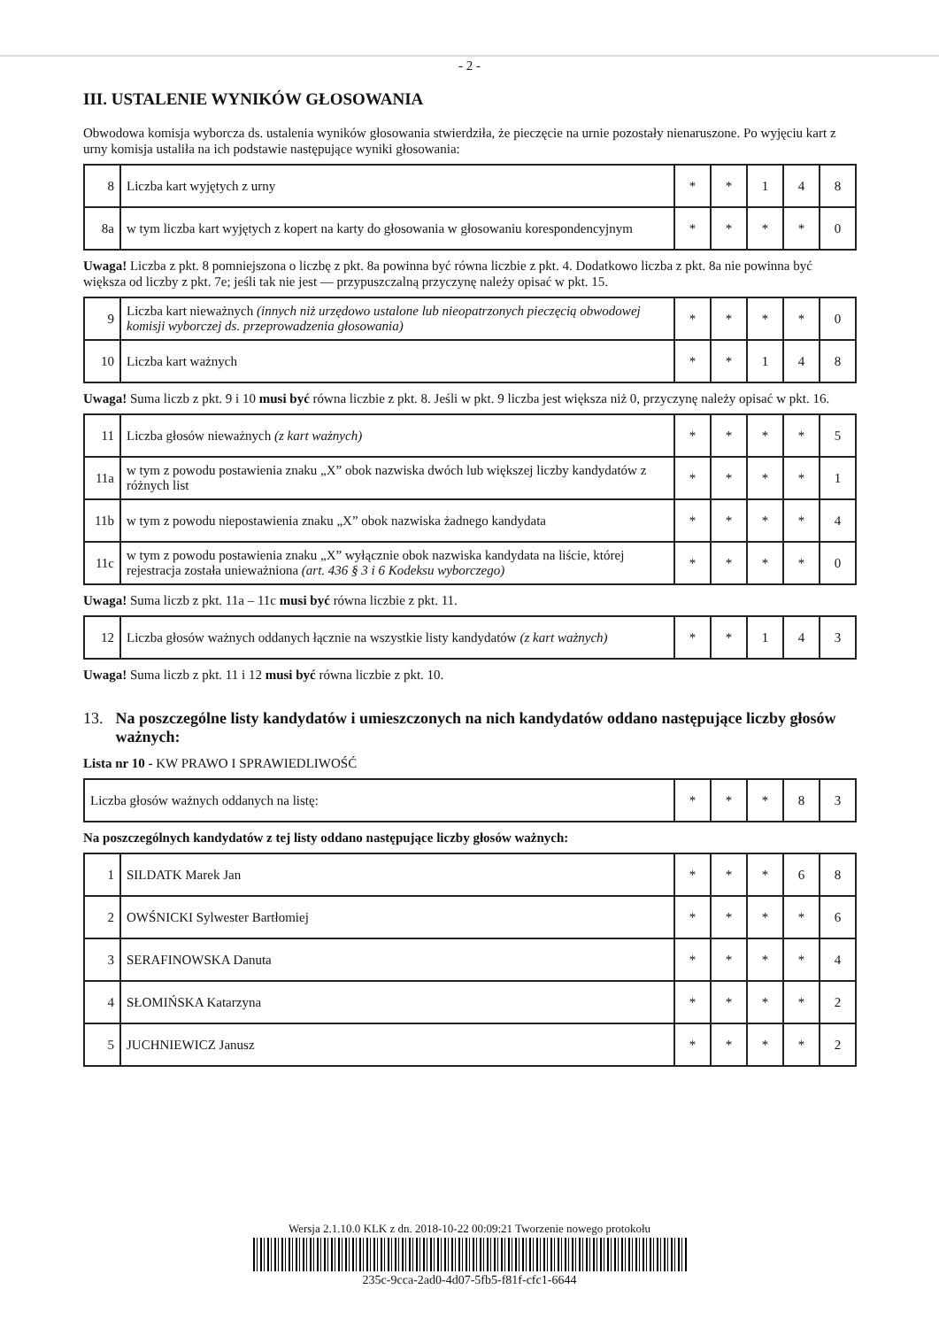- 2 -
III. USTALENIE WYNIKÓW GŁOSOWANIA
Obwodowa komisja wyborcza ds. ustalenia wyników głosowania stwierdziła, że pieczęcie na urnie pozostały nienaruszone. Po wyjęciu kart z urny komisja ustaliła na ich podstawie następujące wyniki głosowania:
| 8 | Liczba kart wyjętych z urny | * | * | 1 | 4 | 8 |
| 8a | w tym liczba kart wyjętych z kopert na karty do głosowania w głosowaniu korespondencyjnym | * | * | * | * | 0 |
Uwaga! Liczba z pkt. 8 pomniejszona o liczbę z pkt. 8a powinna być równa liczbie z pkt. 4. Dodatkowo liczba z pkt. 8a nie powinna być większa od liczby z pkt. 7e; jeśli tak nie jest — przypuszczalną przyczynę należy opisać w pkt. 15.
| 9 | Liczba kart nieważnych (innych niż urzędowo ustalone lub nieopatrzonych pieczęcią obwodowej komisji wyborczej ds. przeprowadzenia głosowania) | * | * | * | * | 0 |
| 10 | Liczba kart ważnych | * | * | 1 | 4 | 8 |
Uwaga! Suma liczb z pkt. 9 i 10 musi być równa liczbie z pkt. 8. Jeśli w pkt. 9 liczba jest większa niż 0, przyczynę należy opisać w pkt. 16.
| 11 | Liczba głosów nieważnych (z kart ważnych) | * | * | * | * | 5 |
| 11a | w tym z powodu postawienia znaku „X” obok nazwiska dwóch lub większej liczby kandydatów z różnych list | * | * | * | * | 1 |
| 11b | w tym z powodu niepostawienia znaku „X” obok nazwiska żadnego kandydata | * | * | * | * | 4 |
| 11c | w tym z powodu postawienia znaku „X” wyłącznie obok nazwiska kandydata na liście, której rejestracja została unieważniona (art. 436 § 3 i 6 Kodeksu wyborczego) | * | * | * | * | 0 |
Uwaga! Suma liczb z pkt. 11a – 11c musi być równa liczbie z pkt. 11.
| 12 | Liczba głosów ważnych oddanych łącznie na wszystkie listy kandydatów (z kart ważnych) | * | * | 1 | 4 | 3 |
Uwaga! Suma liczb z pkt. 11 i 12 musi być równa liczbie z pkt. 10.
13. Na poszczególne listy kandydatów i umieszczonych na nich kandydatów oddano następujące liczby głosów ważnych:
Lista nr 10 - KW PRAWO I SPRAWIEDLIWOŚĆ
| Liczba głosów ważnych oddanych na listę: | * | * | * | 8 | 3 |
Na poszczególnych kandydatów z tej listy oddano następujące liczby głosów ważnych:
| 1 | SILDATK Marek Jan | * | * | * | 6 | 8 |
| 2 | OWŚNICKI Sylwester Bartłomiej | * | * | * | * | 6 |
| 3 | SERAFINOWSKA Danuta | * | * | * | * | 4 |
| 4 | SŁOMIŃSKA Katarzyna | * | * | * | * | 2 |
| 5 | JUCHNIEWICZ Janusz | * | * | * | * | 2 |
Wersja 2.1.10.0 KLK z dn. 2018-10-22 00:09:21 Tworzenie nowego protokołu
235c-9cca-2ad0-4d07-5fb5-f81f-cfc1-6644